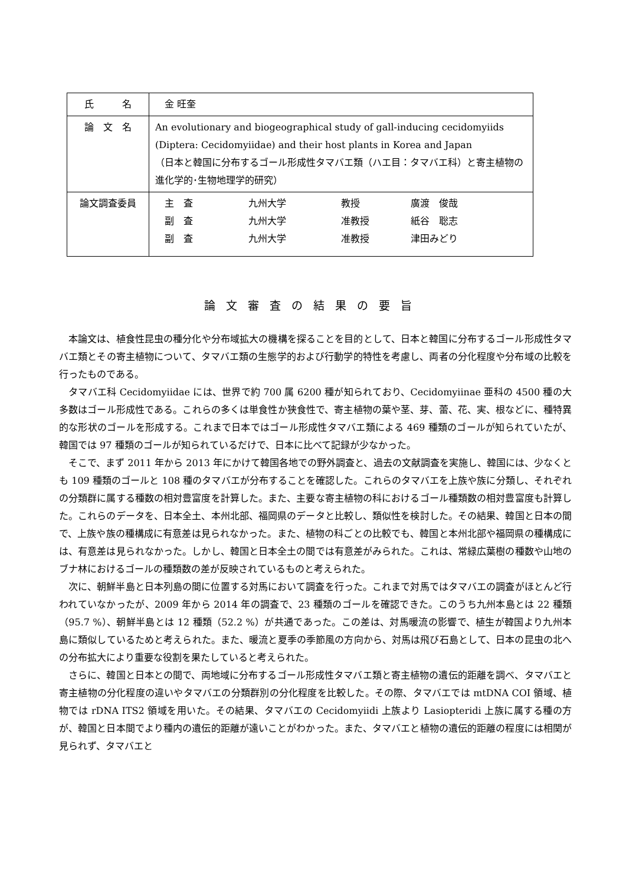| 氏 名 | 金 旺奎 |
| 論 文 名 | An evolutionary and biogeographical study of gall-inducing cecidomyiids (Diptera: Cecidomyiidae) and their host plants in Korea and Japan （日本と韓国に分布するゴール形成性タマバエ類（ハエ目：タマバエ科）と寄主植物の進化学的･生物地理学的研究） |
| 論文調査委員 | / 主 査 / 九州大学 / 教授 / 廣渡 俊哉 / / 副 査 / 九州大学 / 准教授 / 紙谷 聡志 / / 副 査 / 九州大学 / 准教授 / 津田みどり / |
論文審査の結果の要旨
本論文は、植食性昆虫の種分化や分布域拡大の機構を探ることを目的として、日本と韓国に分布するゴール形成性タマバエ類とその寄主植物について、タマバエ類の生態学的および行動学的特性を考慮し、両者の分化程度や分布域の比較を行ったものである。
タマバエ科 Cecidomyiidae には、世界で約 700 属 6200 種が知られており、Cecidomyiinae 亜科の 4500 種の大多数はゴール形成性である。これらの多くは単食性か狭食性で、寄主植物の葉や茎、芽、蕾、花、実、根などに、種特異的な形状のゴールを形成する。これまで日本ではゴール形成性タマバエ類による 469 種類のゴールが知られていたが、韓国では 97 種類のゴールが知られているだけで、日本に比べて記録が少なかった。
そこで、まず 2011 年から 2013 年にかけて韓国各地での野外調査と、過去の文献調査を実施し、韓国には、少なくとも 109 種類のゴールと 108 種のタマバエが分布することを確認した。これらのタマバエを上族や族に分類し、それぞれの分類群に属する種数の相対豊富度を計算した。また、主要な寄主植物の科におけるゴール種類数の相対豊富度も計算した。これらのデータを、日本全土、本州北部、福岡県のデータと比較し、類似性を検討した。その結果、韓国と日本の間で、上族や族の種構成に有意差は見られなかった。また、植物の科ごとの比較でも、韓国と本州北部や福岡県の種構成には、有意差は見られなかった。しかし、韓国と日本全土の間では有意差がみられた。これは、常緑広葉樹の種数や山地のブナ林におけるゴールの種類数の差が反映されているものと考えられた。
次に、朝鮮半島と日本列島の間に位置する対馬において調査を行った。これまで対馬ではタマバエの調査がほとんど行われていなかったが、2009 年から 2014 年の調査で、23 種類のゴールを確認できた。このうち九州本島とは 22 種類（95.7 %）、朝鮮半島とは 12 種類（52.2 %）が共通であった。この差は、対馬暖流の影響で、植生が韓国より九州本島に類似しているためと考えられた。また、暖流と夏季の季節風の方向から、対馬は飛び石島として、日本の昆虫の北への分布拡大により重要な役割を果たしていると考えられた。
さらに、韓国と日本との間で、両地域に分布するゴール形成性タマバエ類と寄主植物の遺伝的距離を調べ、タマバエと寄主植物の分化程度の違いやタマバエの分類群別の分化程度を比較した。その際、タマバエでは mtDNA COI 領域、植物では rDNA ITS2 領域を用いた。その結果、タマバエの Cecidomyiidi 上族より Lasiopteridi 上族に属する種の方が、韓国と日本間でより種内の遺伝的距離が遠いことがわかった。また、タマバエと植物の遺伝的距離の程度には相関が見られず、タマバエと